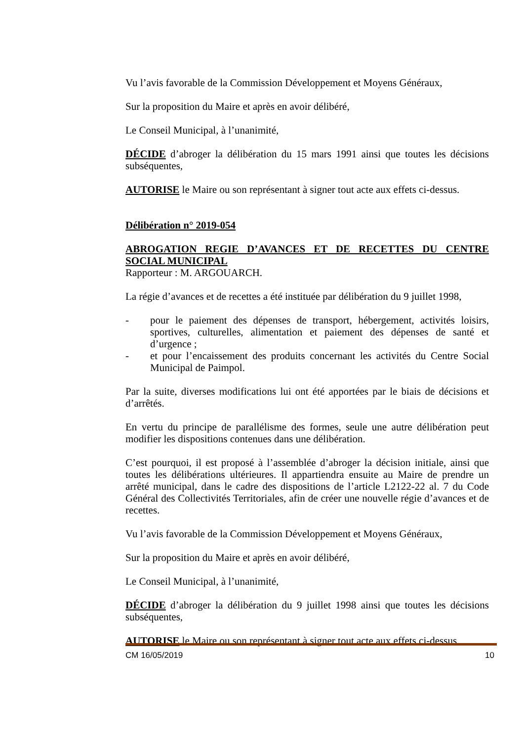Vu l’avis favorable de la Commission Développement et Moyens Généraux,
Sur la proposition du Maire et après en avoir délibéré,
Le Conseil Municipal, à l’unanimité,
DÉCIDE d’abroger la délibération du 15 mars 1991 ainsi que toutes les décisions subséquentes,
AUTORISE le Maire ou son représentant à signer tout acte aux effets ci-dessus.
Délibération n° 2019-054
ABROGATION REGIE D’AVANCES ET DE RECETTES DU CENTRE SOCIAL MUNICIPAL
Rapporteur : M. ARGOUARCH.
La régie d’avances et de recettes a été instituée par délibération du 9 juillet 1998,
- pour le paiement des dépenses de transport, hébergement, activités loisirs, sportives, culturelles, alimentation et paiement des dépenses de santé et d’urgence ;
- et pour l’encaissement des produits concernant les activités du Centre Social Municipal de Paimpol.
Par la suite, diverses modifications lui ont été apportées par le biais de décisions et d’arrêtés.
En vertu du principe de parallélisme des formes, seule une autre délibération peut modifier les dispositions contenues dans une délibération.
C’est pourquoi, il est proposé à l’assemblée d’abroger la décision initiale, ainsi que toutes les délibérations ultérieures. Il appartiendra ensuite au Maire de prendre un arrêté municipal, dans le cadre des dispositions de l’article L2122-22 al. 7 du Code Général des Collectivités Territoriales, afin de créer une nouvelle régie d’avances et de recettes.
Vu l’avis favorable de la Commission Développement et Moyens Généraux,
Sur la proposition du Maire et après en avoir délibéré,
Le Conseil Municipal, à l’unanimité,
DÉCIDE d’abroger la délibération du 9 juillet 1998 ainsi que toutes les décisions subséquentes,
AUTORISE le Maire ou son représentant à signer tout acte aux effets ci-dessus.
CM 16/05/2019 10